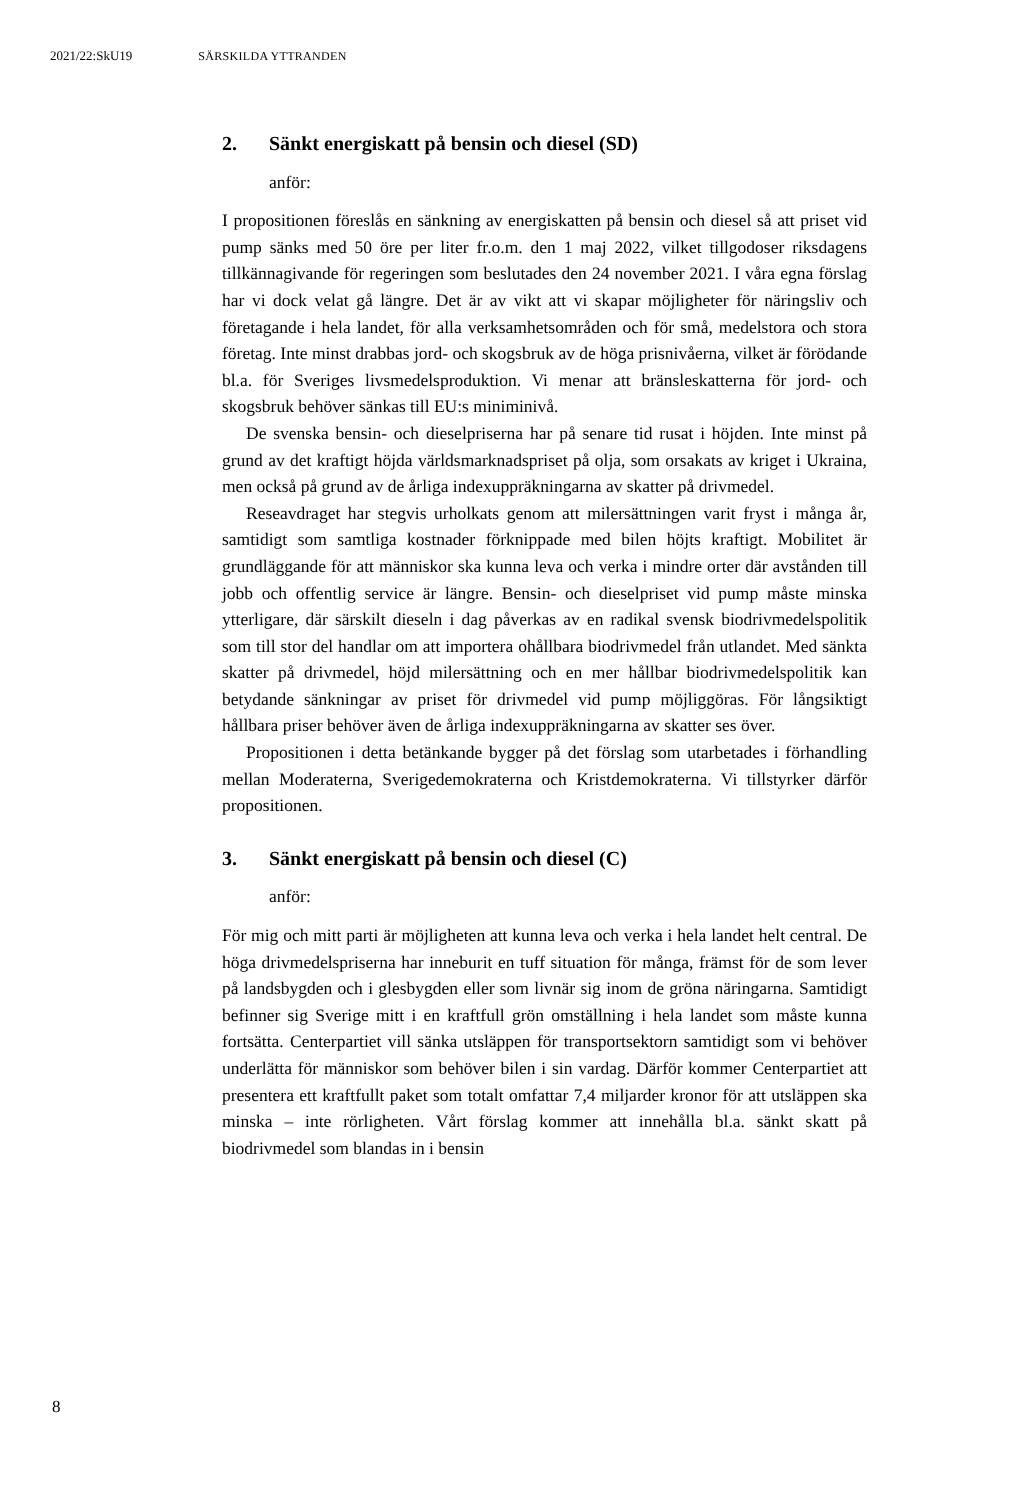2021/22:SkU19 SÄRSKILDA YTTRANDEN
2. Sänkt energiskatt på bensin och diesel (SD)
anför:
I propositionen föreslås en sänkning av energiskatten på bensin och diesel så att priset vid pump sänks med 50 öre per liter fr.o.m. den 1 maj 2022, vilket tillgodoser riksdagens tillkännagivande för regeringen som beslutades den 24 november 2021. I våra egna förslag har vi dock velat gå längre. Det är av vikt att vi skapar möjligheter för näringsliv och företagande i hela landet, för alla verksamhetsområden och för små, medelstora och stora företag. Inte minst drabbas jord- och skogsbruk av de höga prisnivåerna, vilket är förödande bl.a. för Sveriges livsmedelsproduktion. Vi menar att bränsleskatterna för jord- och skogsbruk behöver sänkas till EU:s miniminivå.
De svenska bensin- och dieselpriserna har på senare tid rusat i höjden. Inte minst på grund av det kraftigt höjda världsmarknadspriset på olja, som orsakats av kriget i Ukraina, men också på grund av de årliga indexupp­räkningarna av skatter på drivmedel.
Reseavdraget har stegvis urholkats genom att milersättningen varit fryst i många år, samtidigt som samtliga kostnader förknippade med bilen höjts kraftigt. Mobilitet är grundläggande för att människor ska kunna leva och verka i mindre orter där avstånden till jobb och offentlig service är längre. Bensin- och dieselpriset vid pump måste minska ytterligare, där särskilt dieseln i dag påverkas av en radikal svensk biodrivmedelspolitik som till stor del handlar om att importera ohållbara biodrivmedel från utlandet. Med sänkta skatter på drivmedel, höjd milersättning och en mer hållbar biodrivmedels­politik kan betydande sänkningar av priset för drivmedel vid pump möjlig­göras. För långsiktigt hållbara priser behöver även de årliga indexupp­räkningarna av skatter ses över.
Propositionen i detta betänkande bygger på det förslag som utarbetades i förhandling mellan Moderaterna, Sverigedemokraterna och Kristdemo­kraterna. Vi tillstyrker därför propositionen.
3. Sänkt energiskatt på bensin och diesel (C)
anför:
För mig och mitt parti är möjligheten att kunna leva och verka i hela landet helt central. De höga drivmedelspriserna har inneburit en tuff situation för många, främst för de som lever på landsbygden och i glesbygden eller som livnär sig inom de gröna näringarna. Samtidigt befinner sig Sverige mitt i en kraftfull grön omställning i hela landet som måste kunna fortsätta. Centerpartiet vill sänka utsläppen för transportsektorn samtidigt som vi behöver underlätta för människor som behöver bilen i sin vardag. Därför kommer Centerpartiet att presentera ett kraftfullt paket som totalt omfattar 7,4 miljarder kronor för att utsläppen ska minska – inte rörligheten. Vårt förslag kommer att innehålla bl.a. sänkt skatt på biodrivmedel som blandas in i bensin
8